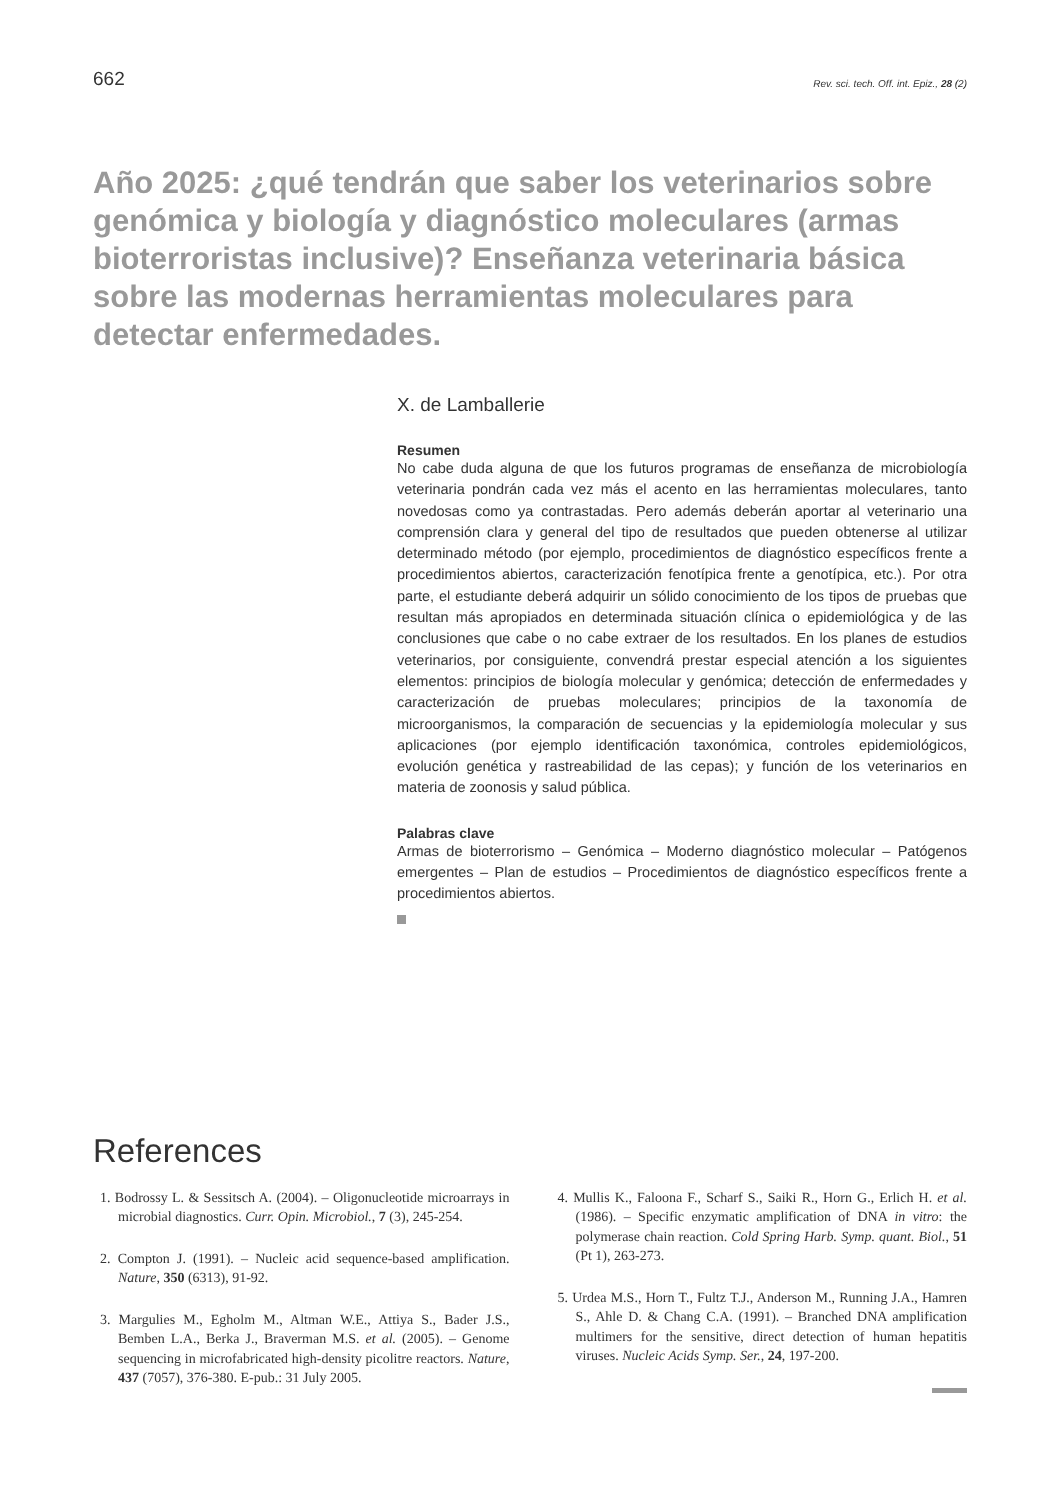662 Rev. sci. tech. Off. int. Epiz., 28 (2)
Año 2025: ¿qué tendrán que saber los veterinarios sobre genómica y biología y diagnóstico moleculares (armas bioterroristas inclusive)? Enseñanza veterinaria básica sobre las modernas herramientas moleculares para detectar enfermedades.
X. de Lamballerie
Resumen
No cabe duda alguna de que los futuros programas de enseñanza de microbiología veterinaria pondrán cada vez más el acento en las herramientas moleculares, tanto novedosas como ya contrastadas. Pero además deberán aportar al veterinario una comprensión clara y general del tipo de resultados que pueden obtenerse al utilizar determinado método (por ejemplo, procedimientos de diagnóstico específicos frente a procedimientos abiertos, caracterización fenotípica frente a genotípica, etc.). Por otra parte, el estudiante deberá adquirir un sólido conocimiento de los tipos de pruebas que resultan más apropiados en determinada situación clínica o epidemiológica y de las conclusiones que cabe o no cabe extraer de los resultados. En los planes de estudios veterinarios, por consiguiente, convendrá prestar especial atención a los siguientes elementos: principios de biología molecular y genómica; detección de enfermedades y caracterización de pruebas moleculares; principios de la taxonomía de microorganismos, la comparación de secuencias y la epidemiología molecular y sus aplicaciones (por ejemplo identificación taxonómica, controles epidemiológicos, evolución genética y rastreabilidad de las cepas); y función de los veterinarios en materia de zoonosis y salud pública.
Palabras clave
Armas de bioterrorismo – Genómica – Moderno diagnóstico molecular – Patógenos emergentes – Plan de estudios – Procedimientos de diagnóstico específicos frente a procedimientos abiertos.
References
1. Bodrossy L. & Sessitsch A. (2004). – Oligonucleotide microarrays in microbial diagnostics. Curr. Opin. Microbiol., 7 (3), 245-254.
2. Compton J. (1991). – Nucleic acid sequence-based amplification. Nature, 350 (6313), 91-92.
3. Margulies M., Egholm M., Altman W.E., Attiya S., Bader J.S., Bemben L.A., Berka J., Braverman M.S. et al. (2005). – Genome sequencing in microfabricated high-density picolitre reactors. Nature, 437 (7057), 376-380. E-pub.: 31 July 2005.
4. Mullis K., Faloona F., Scharf S., Saiki R., Horn G., Erlich H. et al. (1986). – Specific enzymatic amplification of DNA in vitro: the polymerase chain reaction. Cold Spring Harb. Symp. quant. Biol., 51 (Pt 1), 263-273.
5. Urdea M.S., Horn T., Fultz T.J., Anderson M., Running J.A., Hamren S., Ahle D. & Chang C.A. (1991). – Branched DNA amplification multimers for the sensitive, direct detection of human hepatitis viruses. Nucleic Acids Symp. Ser., 24, 197-200.